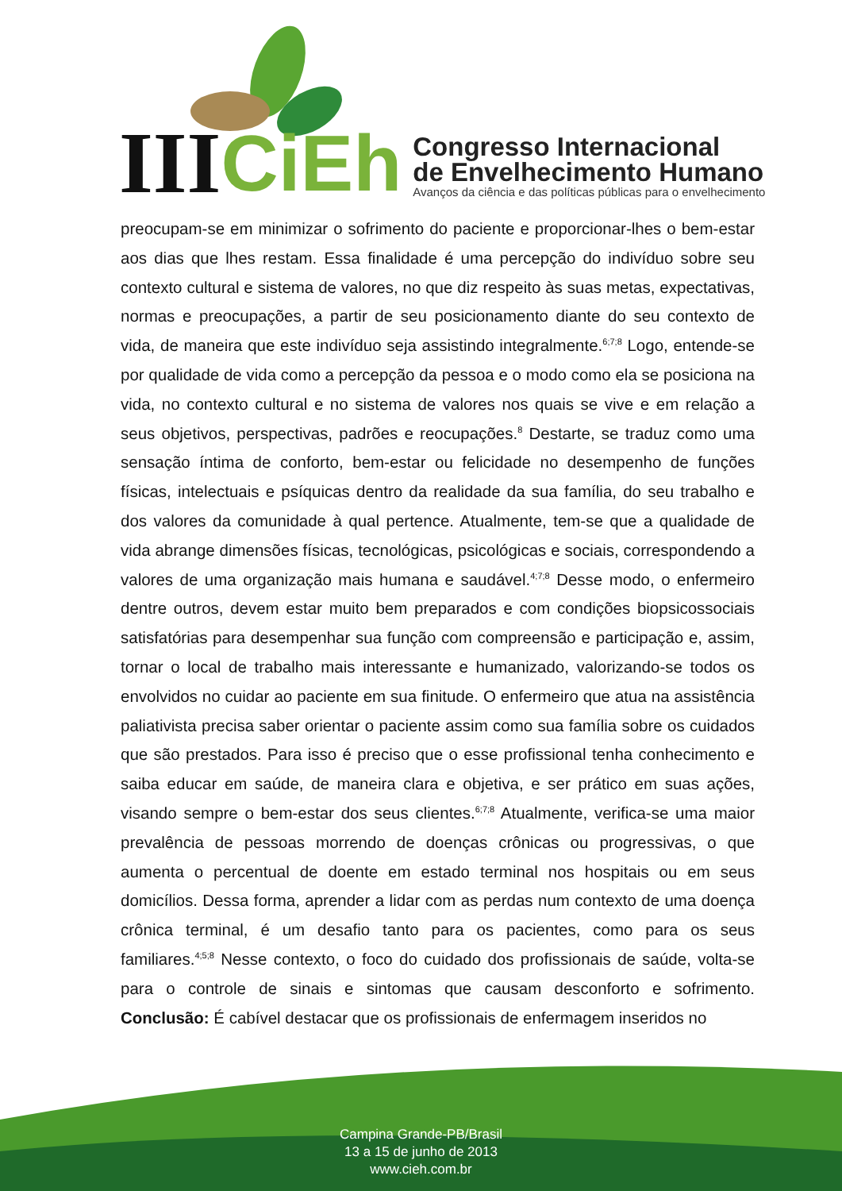III CiEh
Congresso Internacional
de Envelhecimento Humano
Avanços da ciência e das políticas públicas para o envelhecimento
preocupam-se em minimizar o sofrimento do paciente e proporcionar-lhes o bem-estar aos dias que lhes restam. Essa finalidade é uma percepção do indivíduo sobre seu contexto cultural e sistema de valores, no que diz respeito às suas metas, expectativas, normas e preocupações, a partir de seu posicionamento diante do seu contexto de vida, de maneira que este indivíduo seja assistindo integralmente.<sup>6;7;8</sup> Logo, entende-se por qualidade de vida como a percepção da pessoa e o modo como ela se posiciona na vida, no contexto cultural e no sistema de valores nos quais se vive e em relação a seus objetivos, perspectivas, padrões e reocupações.<sup>8</sup> Destarte, se traduz como uma sensação íntima de conforto, bem-estar ou felicidade no desempenho de funções físicas, intelectuais e psíquicas dentro da realidade da sua família, do seu trabalho e dos valores da comunidade à qual pertence. Atualmente, tem-se que a qualidade de vida abrange dimensões físicas, tecnológicas, psicológicas e sociais, correspondendo a valores de uma organização mais humana e saudável.<sup>4;7;8</sup> Desse modo, o enfermeiro dentre outros, devem estar muito bem preparados e com condições biopsicossociais satisfatórias para desempenhar sua função com compreensão e participação e, assim, tornar o local de trabalho mais interessante e humanizado, valorizando-se todos os envolvidos no cuidar ao paciente em sua finitude. O enfermeiro que atua na assistência paliativista precisa saber orientar o paciente assim como sua família sobre os cuidados que são prestados. Para isso é preciso que o esse profissional tenha conhecimento e saiba educar em saúde, de maneira clara e objetiva, e ser prático em suas ações, visando sempre o bem-estar dos seus clientes.<sup>6;7;8</sup> Atualmente, verifica-se uma maior prevalência de pessoas morrendo de doenças crônicas ou progressivas, o que aumenta o percentual de doente em estado terminal nos hospitais ou em seus domicílios. Dessa forma, aprender a lidar com as perdas num contexto de uma doença crônica terminal, é um desafio tanto para os pacientes, como para os seus familiares.<sup>4;5;8</sup> Nesse contexto, o foco do cuidado dos profissionais de saúde, volta-se para o controle de sinais e sintomas que causam desconforto e sofrimento. Conclusão: É cabível destacar que os profissionais de enfermagem inseridos no
Campina Grande-PB/Brasil
13 a 15 de junho de 2013
www.cieh.com.br